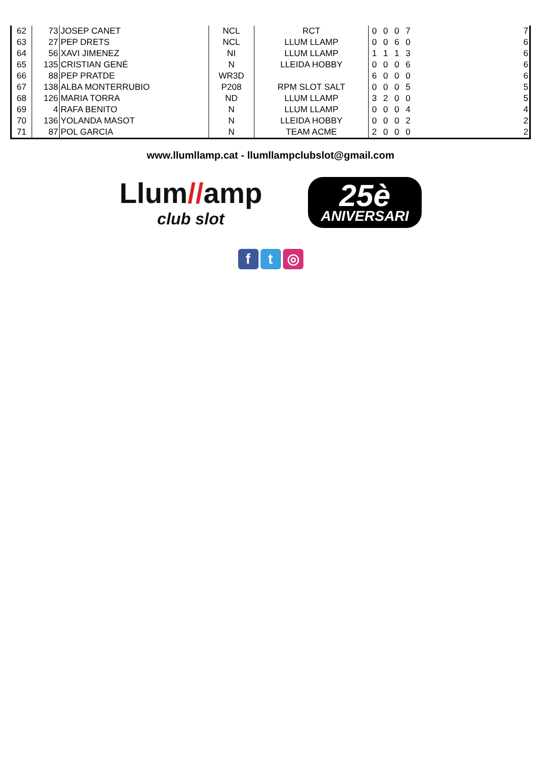| 62 | 73 | JOSEP CANET | NCL | RCT | 0 | 0 | 0 | 7 | | 7 |
| 63 | 27 | PEP DRETS | NCL | LLUM LLAMP | 0 | 0 | 6 | 0 | | 6 |
| 64 | 56 | XAVI JIMENEZ | NI | LLUM LLAMP | 1 | 1 | 1 | 3 | | 6 |
| 65 | 135 | CRISTIAN GENÉ | N | LLEIDA HOBBY | 0 | 0 | 0 | 6 | | 6 |
| 66 | 88 | PEP PRATDE | WR3D | | 6 | 0 | 0 | 0 | | 6 |
| 67 | 138 | ALBA MONTERRUBIO | P208 | RPM SLOT SALT | 0 | 0 | 0 | 5 | | 5 |
| 68 | 126 | MARIA TORRA | ND | LLUM LLAMP | 3 | 2 | 0 | 0 | | 5 |
| 69 | 4 | RAFA BENITO | N | LLUM LLAMP | 0 | 0 | 0 | 4 | | 4 |
| 70 | 136 | YOLANDA MASOT | N | LLEIDA HOBBY | 0 | 0 | 0 | 2 | | 2 |
| 71 | 87 | POL GARCIA | N | TEAM ACME | 2 | 0 | 0 | 0 | | 2 |
www.llumllamp.cat - llumllampclubslot@gmail.com
Llum//amp
club slot
25è
ANIVERSARI
f t ◎